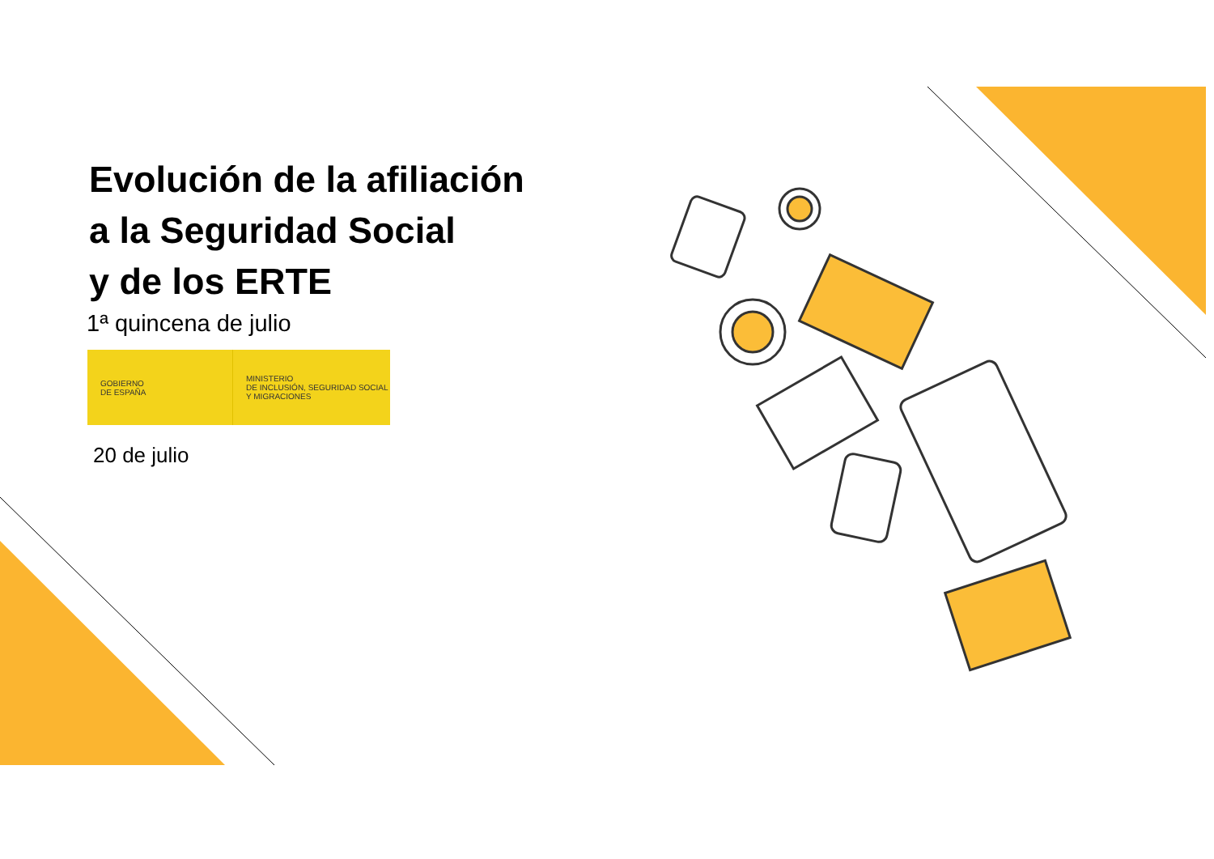Evolución de la afiliación
a la Seguridad Social
y de los ERTE
1ª quincena de julio
GOBIERNO
DE ESPAÑA
MINISTERIO
DE INCLUSIÓN, SEGURIDAD SOCIAL
Y MIGRACIONES
20 de julio